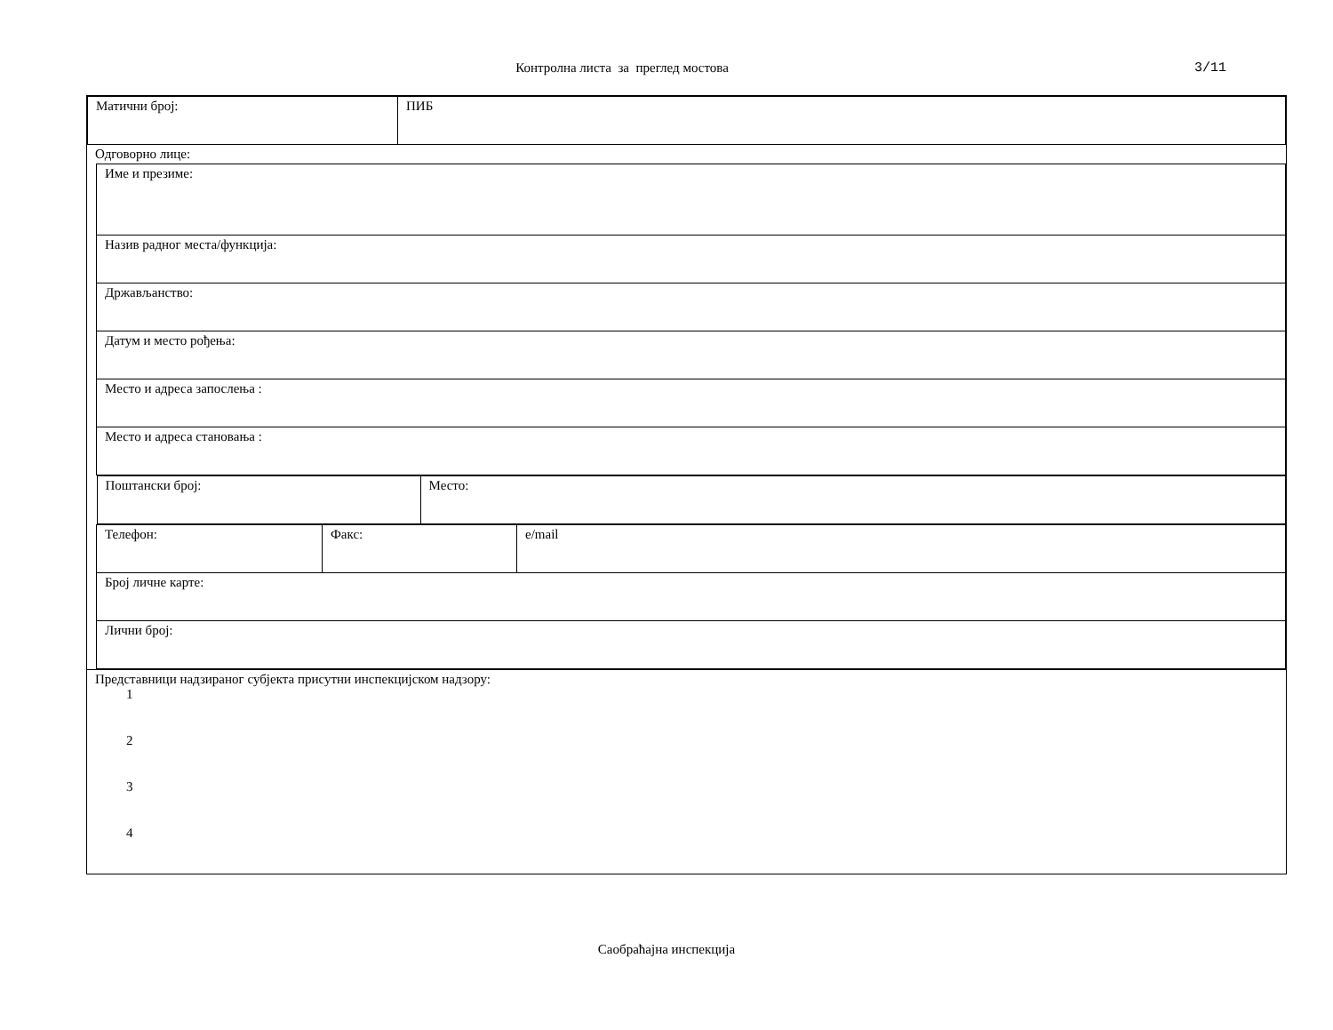Контролна листа за преглед мостова
3/11
| Матични број: | ПИБ |
Одговорно лице:
| Име и презиме: | | |
| Назив радног места/функција: | | |
| Држављанство: | | |
| Датум и место рођења: | | |
| Место и адреса запослења : | | |
| Место и адреса становања : | | |
| / Поштански број: / Место: / | | |
| Телефон: | Факс: | e/mail |
| Број личне карте: | | |
| Лични број: | | |
Представници надзираног субјекта присутни инспекцијском надзору:
1
2
3
4
Саобраћајна инспекција